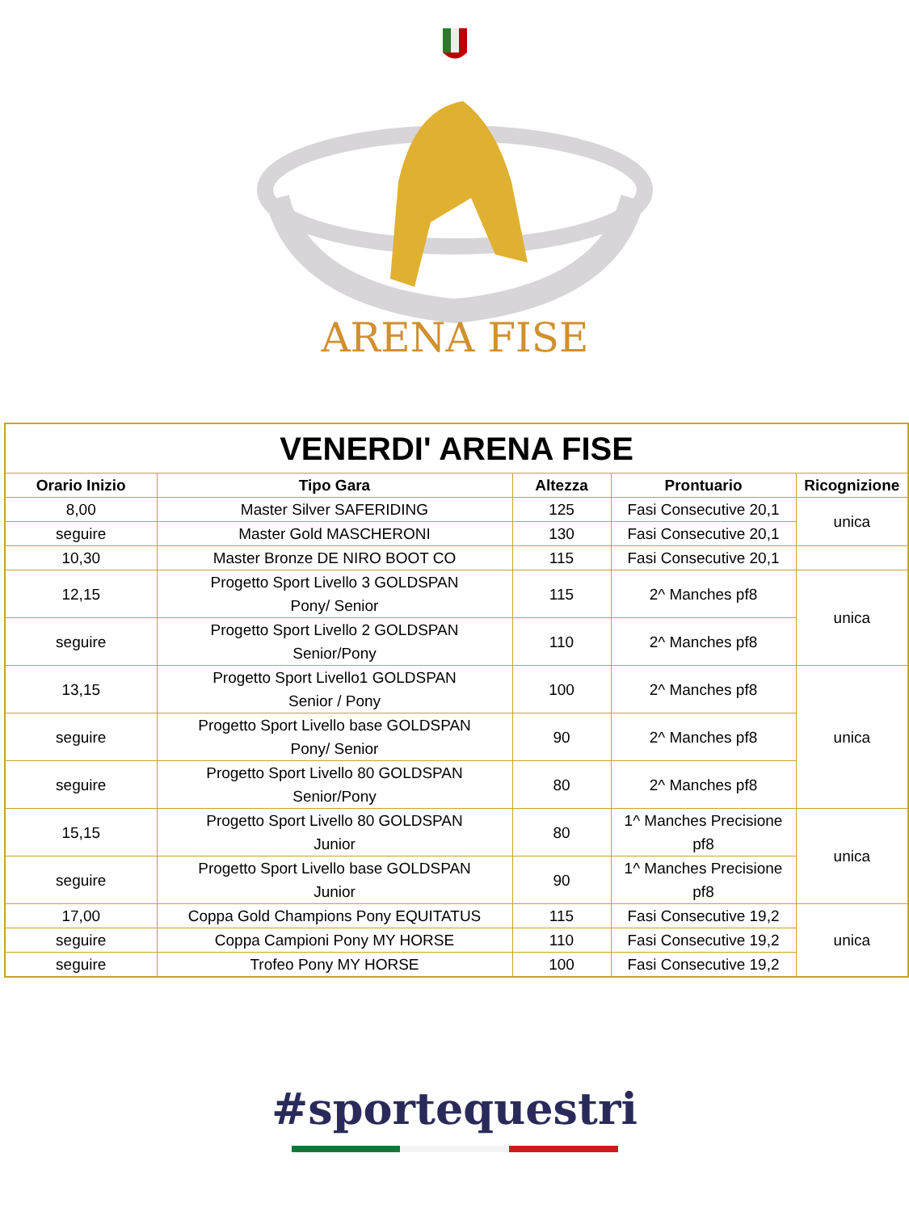ARENA FISE
| VENERDI' ARENA FISE | | | | |
| Orario Inizio | Tipo Gara | Altezza | Prontuario | Ricognizione |
| 8,00 | Master Silver SAFERIDING | 125 | Fasi Consecutive 20,1 | unica |
| seguire | Master Gold MASCHERONI | 130 | Fasi Consecutive 20,1 | |
| 10,30 | Master Bronze DE NIRO BOOT CO | 115 | Fasi Consecutive 20,1 | |
| 12,15 | Progetto Sport Livello 3 GOLDSPAN Pony/ Senior | 115 | 2^ Manches pf8 | unica |
| seguire | Progetto Sport Livello 2 GOLDSPAN Senior/Pony | 110 | 2^ Manches pf8 | |
| 13,15 | Progetto Sport Livello1 GOLDSPAN Senior / Pony | 100 | 2^ Manches pf8 | unica |
| seguire | Progetto Sport Livello base GOLDSPAN Pony/ Senior | 90 | 2^ Manches pf8 | |
| seguire | Progetto Sport Livello 80 GOLDSPAN Senior/Pony | 80 | 2^ Manches pf8 | |
| 15,15 | Progetto Sport Livello 80 GOLDSPAN Junior | 80 | 1^ Manches Precisione pf8 | unica |
| seguire | Progetto Sport Livello base GOLDSPAN Junior | 90 | 1^ Manches Precisione pf8 | |
| 17,00 | Coppa Gold Champions Pony EQUITATUS | 115 | Fasi Consecutive 19,2 | unica |
| seguire | Coppa Campioni Pony MY HORSE | 110 | Fasi Consecutive 19,2 | |
| seguire | Trofeo Pony MY HORSE | 100 | Fasi Consecutive 19,2 | |
#sportequestri